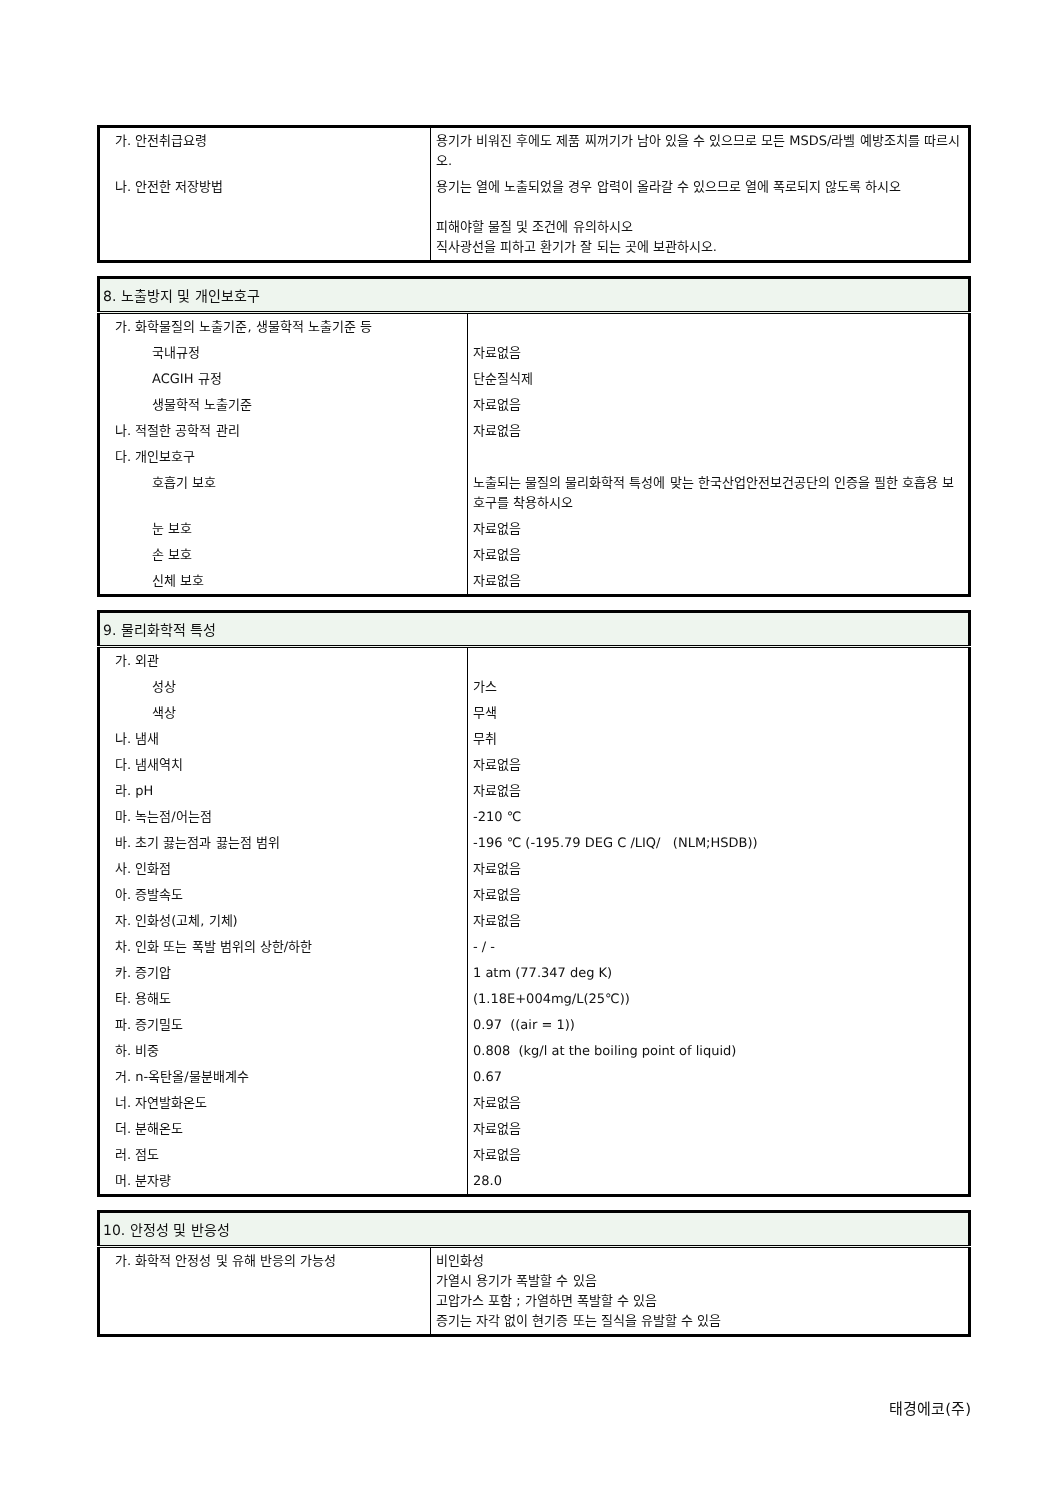| 가. 안전취급요령 | 용기가 비워진 후에도 제품 찌꺼기가 남아 있을 수 있으므로 모든 MSDS/라벨 예방조치를 따르시오. |
| 나. 안전한 저장방법 | 용기는 열에 노출되었을 경우 압력이 올라갈 수 있으므로 열에 폭로되지 않도록 하시오 피해야할 물질 및 조건에 유의하시오 직사광선을 피하고 환기가 잘 되는 곳에 보관하시오. |
| 8. 노출방지 및 개인보호구 | |
| --- | --- |
| 가. 화학물질의 노출기준, 생물학적 노출기준 등 | |
| 국내규정 | 자료없음 |
| ACGIH 규정 | 단순질식제 |
| 생물학적 노출기준 | 자료없음 |
| 나. 적절한 공학적 관리 | 자료없음 |
| 다. 개인보호구 | |
| 호흡기 보호 | 노출되는 물질의 물리화학적 특성에 맞는 한국산업안전보건공단의 인증을 필한 호흡용 보호구를 착용하시오 |
| 눈 보호 | 자료없음 |
| 손 보호 | 자료없음 |
| 신체 보호 | 자료없음 |
| 9. 물리화학적 특성 | |
| --- | --- |
| 가. 외관 | |
| 성상 | 가스 |
| 색상 | 무색 |
| 나. 냄새 | 무취 |
| 다. 냄새역치 | 자료없음 |
| 라. pH | 자료없음 |
| 마. 녹는점/어는점 | -210 ℃ |
| 바. 초기 끓는점과 끓는점 범위 | -196 ℃ (-195.79 DEG C /LIQ/ (NLM;HSDB)) |
| 사. 인화점 | 자료없음 |
| 아. 증발속도 | 자료없음 |
| 자. 인화성(고체, 기체) | 자료없음 |
| 차. 인화 또는 폭발 범위의 상한/하한 | - / - |
| 카. 증기압 | 1 atm (77.347 deg K) |
| 타. 용해도 | (1.18E+004mg/L(25℃)) |
| 파. 증기밀도 | 0.97 ((air = 1)) |
| 하. 비중 | 0.808 (kg/l at the boiling point of liquid) |
| 거. n-옥탄올/물분배계수 | 0.67 |
| 너. 자연발화온도 | 자료없음 |
| 더. 분해온도 | 자료없음 |
| 러. 점도 | 자료없음 |
| 머. 분자량 | 28.0 |
| 10. 안정성 및 반응성 | |
| --- | --- |
| 가. 화학적 안정성 및 유해 반응의 가능성 | 비인화성 가열시 용기가 폭발할 수 있음 고압가스 포함 ; 가열하면 폭발할 수 있음 증기는 자각 없이 현기증 또는 질식을 유발할 수 있음 |
태경에코(주)